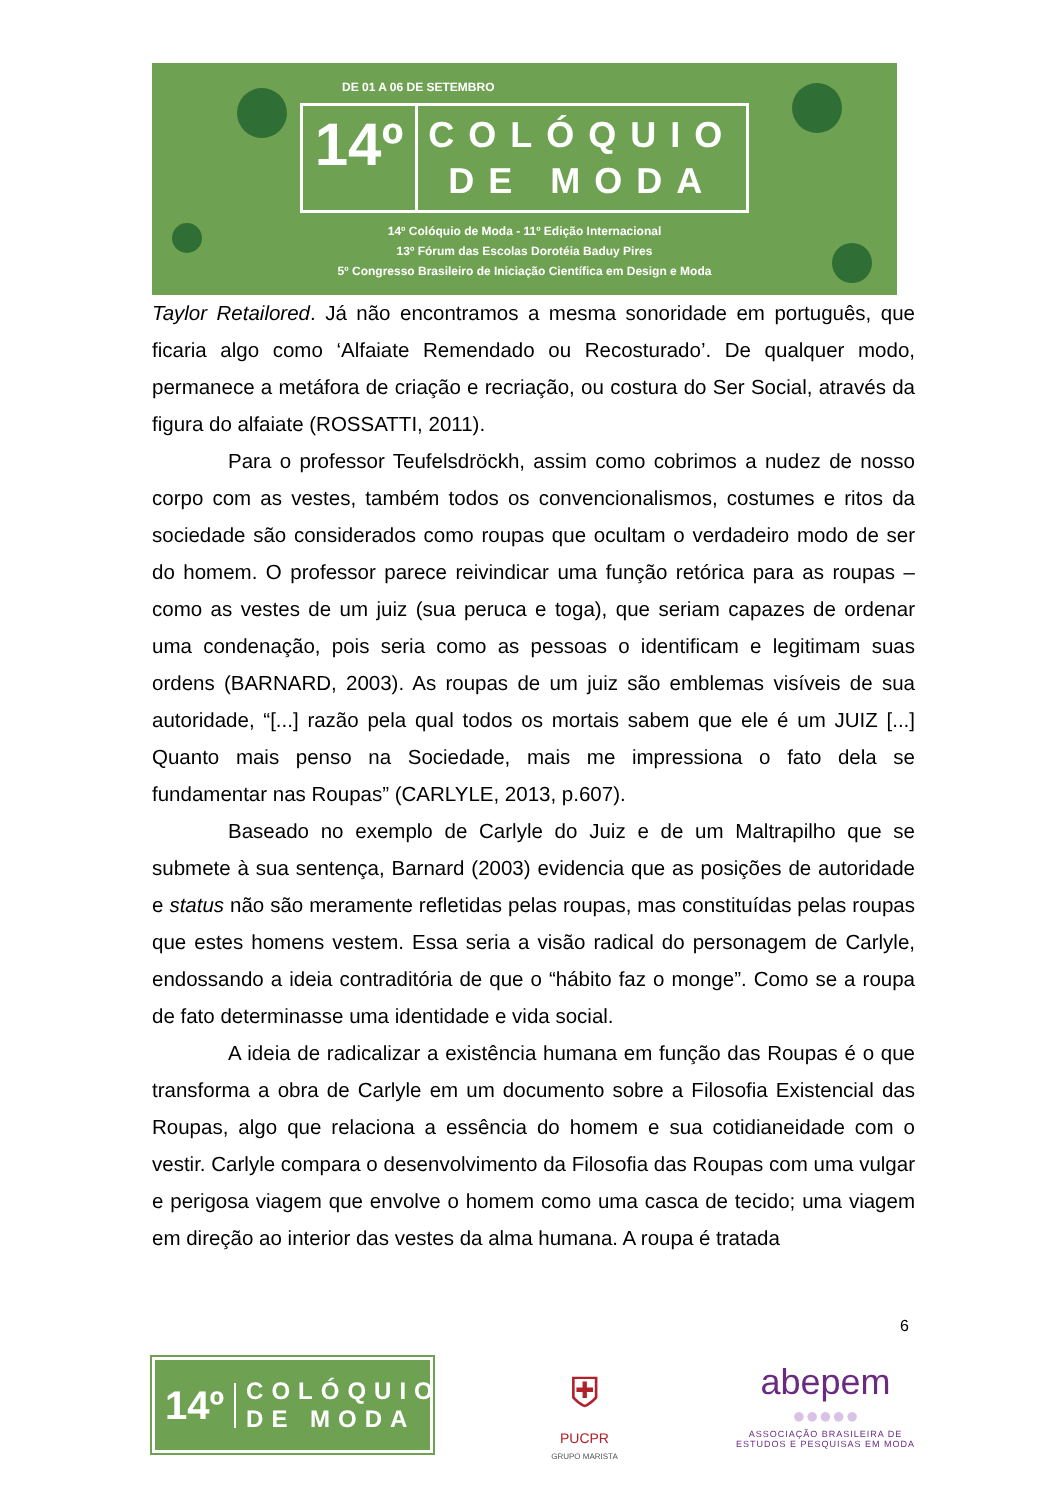DE 01 A 06 DE SETEMBRO
14º
COLÓQUIO
DE MODA
14º Colóquio de Moda - 11º Edição Internacional
13º Fórum das Escolas Dorotéia Baduy Pires
5º Congresso Brasileiro de Iniciação Científica em Design e Moda
Taylor Retailored. Já não encontramos a mesma sonoridade em português, que ficaria algo como ‘Alfaiate Remendado ou Recosturado’. De qualquer modo, permanece a metáfora de criação e recriação, ou costura do Ser Social, através da figura do alfaiate (ROSSATTI, 2011).
Para o professor Teufelsdröckh, assim como cobrimos a nudez de nosso corpo com as vestes, também todos os convencionalismos, costumes e ritos da sociedade são considerados como roupas que ocultam o verdadeiro modo de ser do homem. O professor parece reivindicar uma função retórica para as roupas – como as vestes de um juiz (sua peruca e toga), que seriam capazes de ordenar uma condenação, pois seria como as pessoas o identificam e legitimam suas ordens (BARNARD, 2003). As roupas de um juiz são emblemas visíveis de sua autoridade, “[...] razão pela qual todos os mortais sabem que ele é um JUIZ [...] Quanto mais penso na Sociedade, mais me impressiona o fato dela se fundamentar nas Roupas” (CARLYLE, 2013, p.607).
Baseado no exemplo de Carlyle do Juiz e de um Maltrapilho que se submete à sua sentença, Barnard (2003) evidencia que as posições de autoridade e status não são meramente refletidas pelas roupas, mas constituídas pelas roupas que estes homens vestem. Essa seria a visão radical do personagem de Carlyle, endossando a ideia contraditória de que o “hábito faz o monge”. Como se a roupa de fato determinasse uma identidade e vida social.
A ideia de radicalizar a existência humana em função das Roupas é o que transforma a obra de Carlyle em um documento sobre a Filosofia Existencial das Roupas, algo que relaciona a essência do homem e sua cotidianeidade com o vestir. Carlyle compara o desenvolvimento da Filosofia das Roupas com uma vulgar e perigosa viagem que envolve o homem como uma casca de tecido; uma viagem em direção ao interior das vestes da alma humana. A roupa é tratada
6
14º
COLÓQUIO
DE MODA
⛨
PUCPR
GRUPO MARISTA
abepem
●●●●●
ASSOCIAÇÃO BRASILEIRA DE
ESTUDOS E PESQUISAS EM MODA